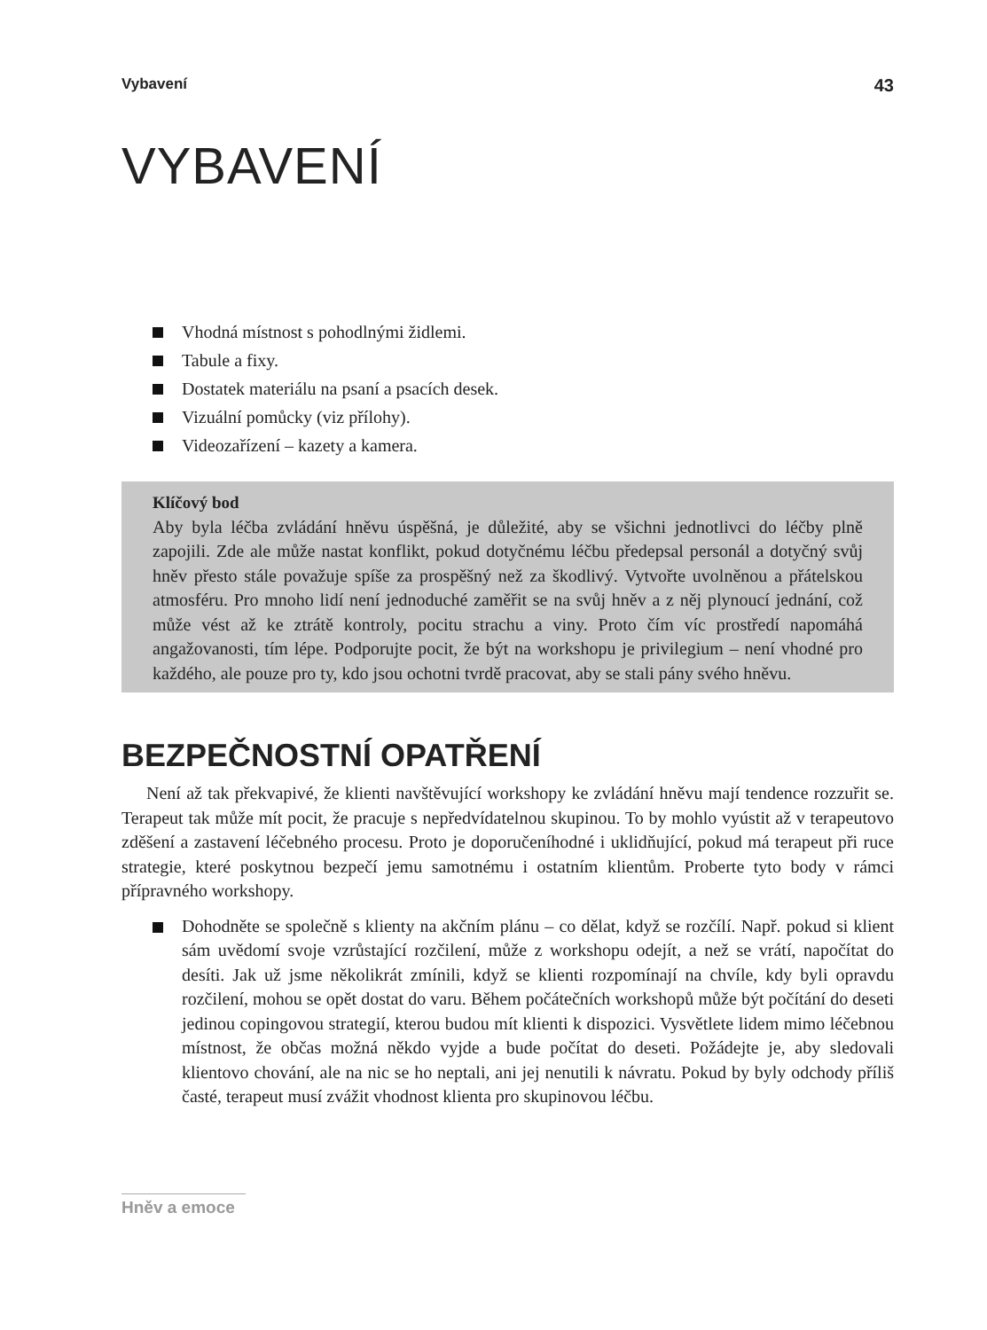Vybavení 43
VYBAVENÍ
Vhodná místnost s pohodlnými židlemi.
Tabule a fixy.
Dostatek materiálu na psaní a psacích desek.
Vizuální pomůcky (viz přílohy).
Videozařízení – kazety a kamera.
Klíčový bod
Aby byla léčba zvládání hněvu úspěšná, je důležité, aby se všichni jednotlivci do léčby plně zapojili. Zde ale může nastat konflikt, pokud dotyčnému léčbu předepsal personál a dotyčný svůj hněv přesto stále považuje spíše za prospěšný než za škodlivý. Vytvořte uvolněnou a přátelskou atmosféru. Pro mnoho lidí není jednoduché zaměřit se na svůj hněv a z něj plynoucí jednání, což může vést až ke ztrátě kontroly, pocitu strachu a viny. Proto čím víc prostředí napomáhá angažovanosti, tím lépe. Podporujte pocit, že být na workshopu je privilegium – není vhodné pro každého, ale pouze pro ty, kdo jsou ochotni tvrdě pracovat, aby se stali pány svého hněvu.
BEZPEČNOSTNÍ OPATŘENÍ
Není až tak překvapivé, že klienti navštěvující workshopy ke zvládání hněvu mají tendence rozzuřit se. Terapeut tak může mít pocit, že pracuje s nepředvídatelnou skupinou. To by mohlo vyústit až v terapeutovo zděšení a zastavení léčebného procesu. Proto je doporučeníhodné i uklidňující, pokud má terapeut při ruce strategie, které poskytnou bezpečí jemu samotnému i ostatním klientům. Proberte tyto body v rámci přípravného workshopy.
Dohodněte se společně s klienty na akčním plánu – co dělat, když se rozčílí. Např. pokud si klient sám uvědomí svoje vzrůstající rozčilení, může z workshopu odejít, a než se vrátí, napočítat do desíti. Jak už jsme několikrát zmínili, když se klienti rozpomínají na chvíle, kdy byli opravdu rozčilení, mohou se opět dostat do varu. Během počátečních workshopů může být počítání do deseti jedinou copingovou strategií, kterou budou mít klienti k dispozici. Vysvětlete lidem mimo léčebnou místnost, že občas možná někdo vyjde a bude počítat do deseti. Požádejte je, aby sledovali klientovo chování, ale na nic se ho neptali, ani jej nenutili k návratu. Pokud by byly odchody příliš časté, terapeut musí zvážit vhodnost klienta pro skupinovou léčbu.
Hněv a emoce